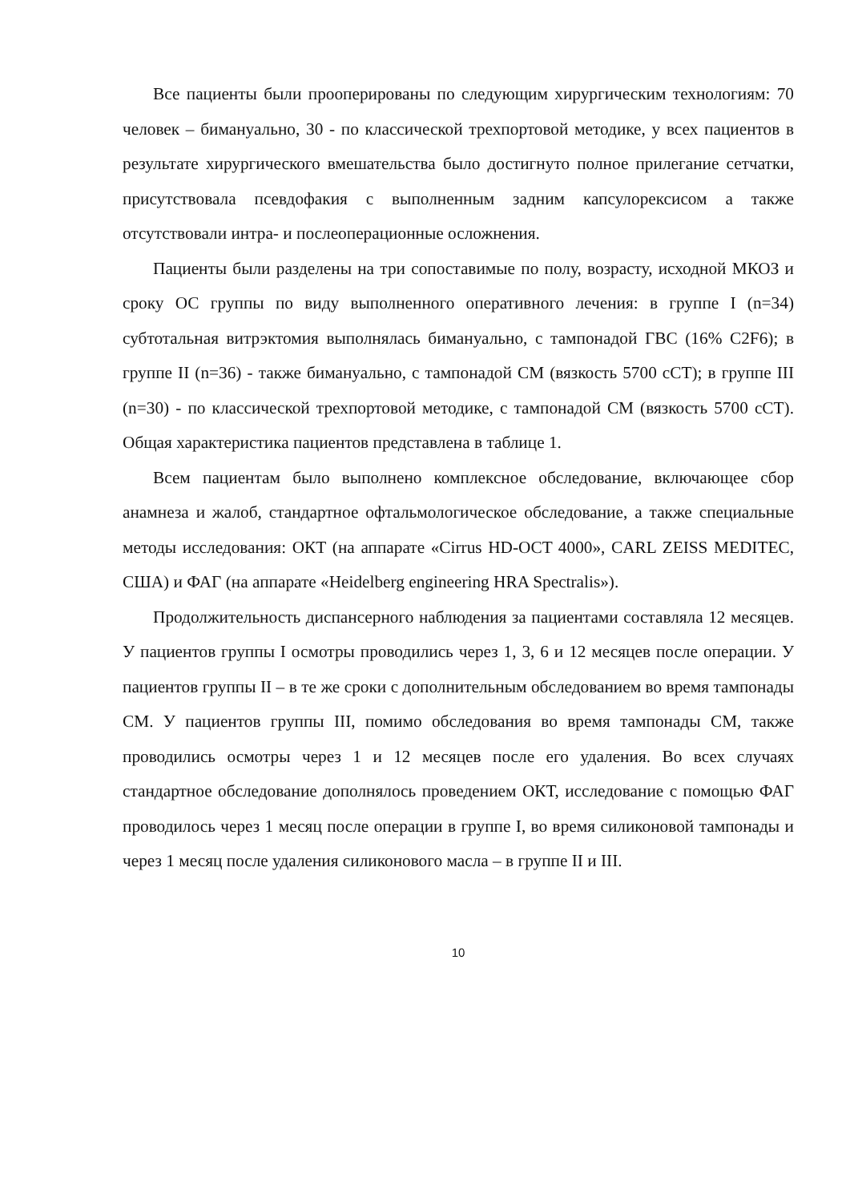Все пациенты были прооперированы по следующим хирургическим технологиям: 70 человек – бимануально, 30 - по классической трехпортовой методике, у всех пациентов в результате хирургического вмешательства было достигнуто полное прилегание сетчатки, присутствовала псевдофакия с выполненным задним капсулорексисом а также отсутствовали интра- и послеоперационные осложнения.
Пациенты были разделены на три сопоставимые по полу, возрасту, исходной МКОЗ и сроку ОС группы по виду выполненного оперативного лечения: в группе I (n=34) субтотальная витрэктомия выполнялась бимануально, с тампонадой ГВС (16% C2F6); в группе II (n=36) - также бимануально, с тампонадой СМ (вязкость 5700 сСТ); в группе III (n=30) - по классической трехпортовой методике, с тампонадой СМ (вязкость 5700 сСТ). Общая характеристика пациентов представлена в таблице 1.
Всем пациентам было выполнено комплексное обследование, включающее сбор анамнеза и жалоб, стандартное офтальмологическое обследование, а также специальные методы исследования: ОКТ (на аппарате «Cirrus HD-OCT 4000», CARL ZEISS MEDITEC, США) и ФАГ (на аппарате «Heidelberg engineering HRA Spectralis»).
Продолжительность диспансерного наблюдения за пациентами составляла 12 месяцев. У пациентов группы I осмотры проводились через 1, 3, 6 и 12 месяцев после операции. У пациентов группы II – в те же сроки с дополнительным обследованием во время тампонады СМ. У пациентов группы III, помимо обследования во время тампонады СМ, также проводились осмотры через 1 и 12 месяцев после его удаления. Во всех случаях стандартное обследование дополнялось проведением ОКТ, исследование с помощью ФАГ проводилось через 1 месяц после операции в группе I, во время силиконовой тампонады и через 1 месяц после удаления силиконового масла – в группе II и III.
10